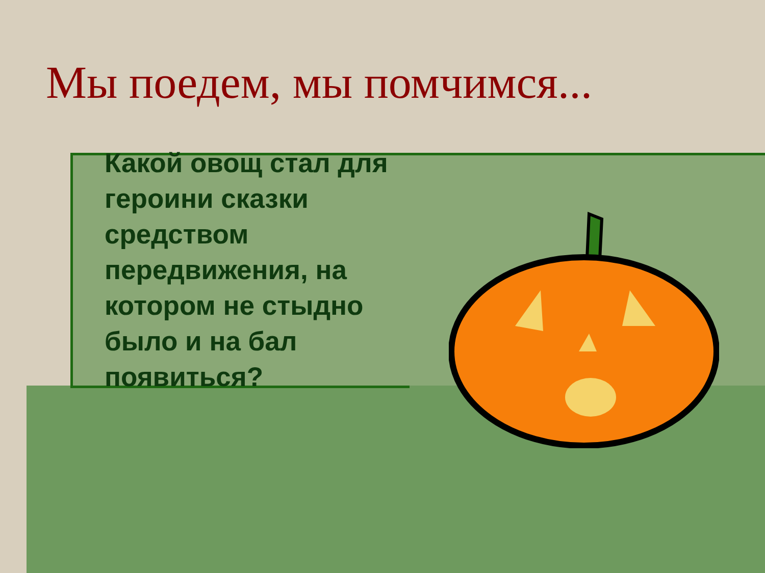Мы поедем, мы помчимся...
Какой овощ стал для героини сказки средством передвижения, на котором не стыдно было и на бал появиться?